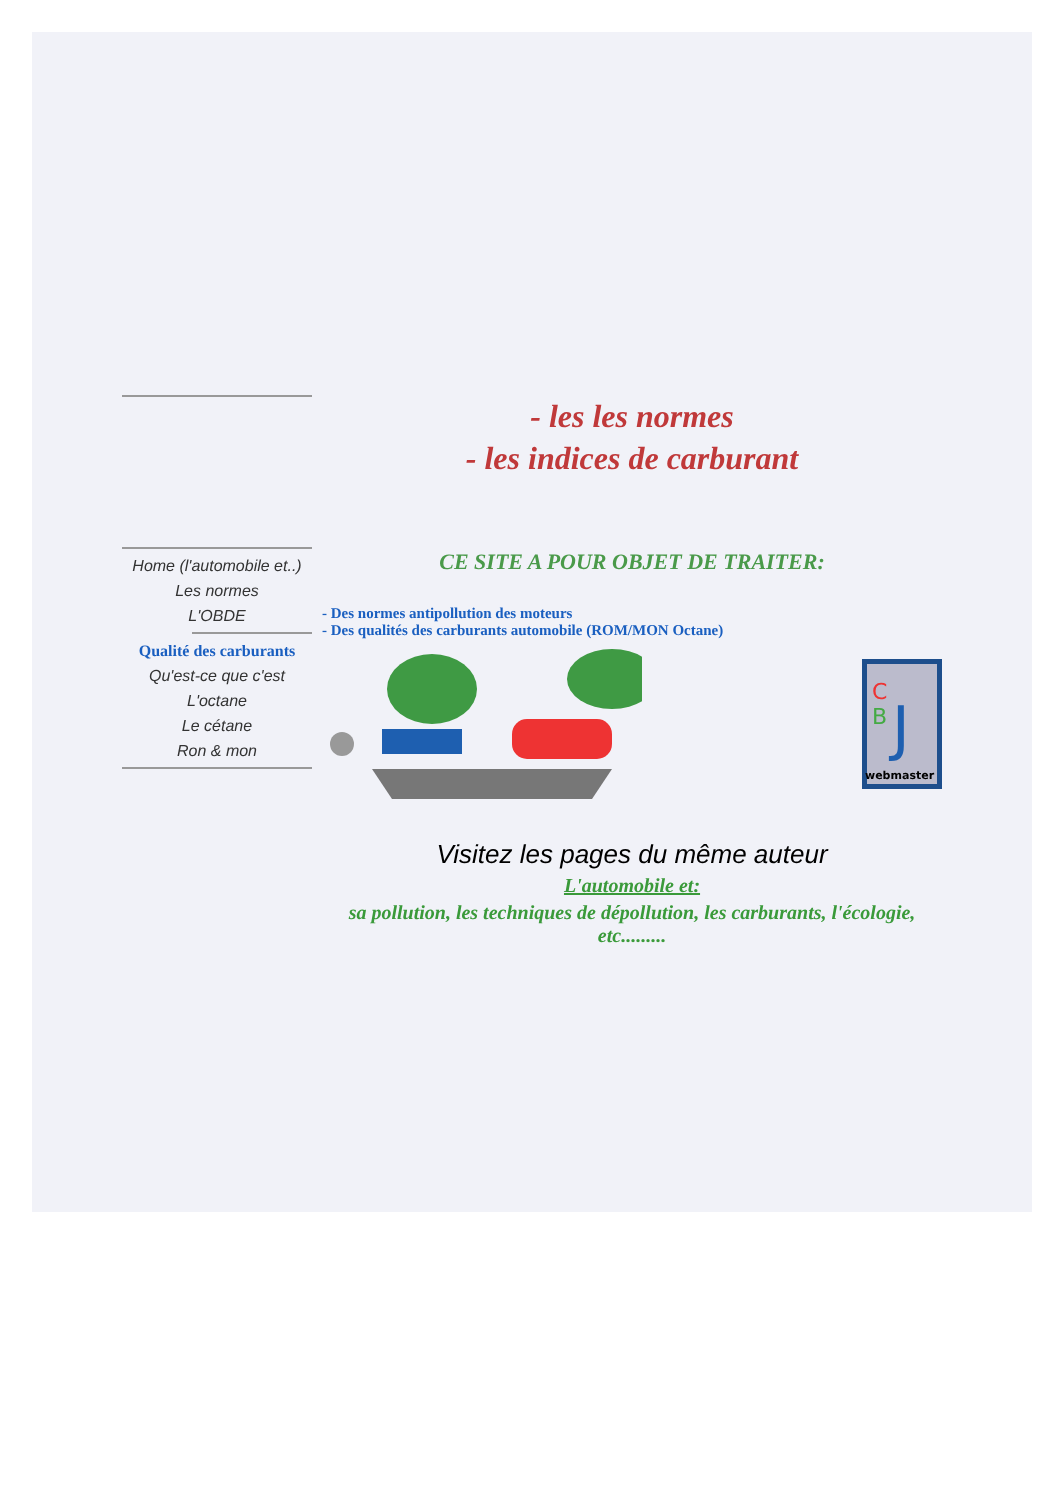Home (l'automobile et..)
Les normes
L'OBDE
Qualité des carburants
Qu'est-ce que c'est
L'octane
Le cétane
Ron & mon
- les les normes
- les indices de carburant
CE SITE A POUR OBJET DE TRAITER:
- Des normes antipollution des moteurs
- Des qualités des carburants automobile (ROM/MON Octane)
C
B
J
webmaster
Visitez les pages du même auteur
L'automobile et:
sa pollution, les techniques de dépollution, les carburants, l'écologie, etc.........